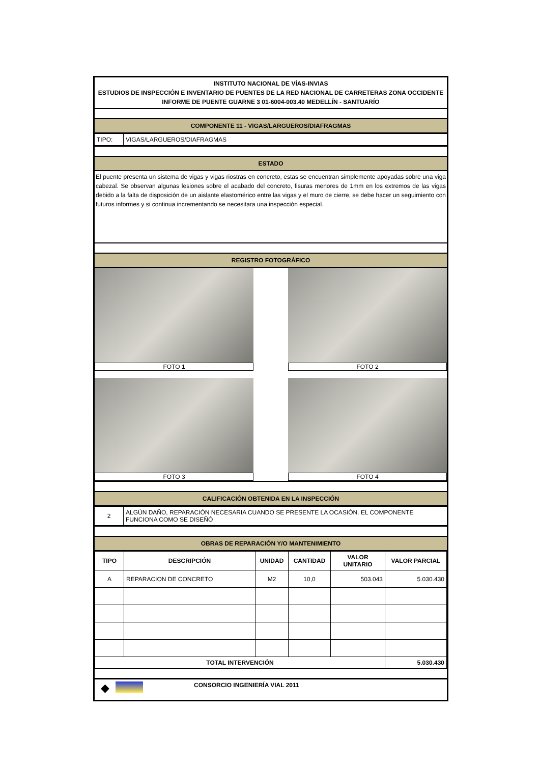INSTITUTO NACIONAL DE VÍAS-INVIAS
ESTUDIOS DE INSPECCIÓN E INVENTARIO DE PUENTES DE LA RED NACIONAL DE CARRETERAS ZONA OCCIDENTE
INFORME DE PUENTE GUARNE 3 01-6004-003.40 MEDELLÍN - SANTUARÍO
COMPONENTE 11 - VIGAS/LARGUEROS/DIAFRAGMAS
| TIPO: | VIGAS/LARGUEROS/DIAFRAGMAS |
ESTADO
El puente presenta un sistema de vigas y vigas riostras en concreto, estas se encuentran simplemente apoyadas sobre una viga cabezal. Se observan algunas lesiones sobre el acabado del concreto, fisuras menores de 1mm en los extremos de las vigas debido a la falta de disposición de un aislante elastomérico entre las vigas y el muro de cierre, se debe hacer un seguimiento con futuros informes y si continua incrementando se necesitara una inspección especial.
REGISTRO FOTOGRÁFICO
FOTO 1
FOTO 2
FOTO 3
FOTO 4
CALIFICACIÓN OBTENIDA EN LA INSPECCIÓN
| 2 | ALGÚN DAÑO, REPARACIÓN NECESARIA CUANDO SE PRESENTE LA OCASIÓN. EL COMPONENTE FUNCIONA COMO SE DISEÑÓ |
OBRAS DE REPARACIÓN Y/O MANTENIMIENTO
| TIPO | DESCRIPCIÓN | UNIDAD | CANTIDAD | VALOR UNITARIO | VALOR PARCIAL |
| --- | --- | --- | --- | --- | --- |
| A | REPARACION DE CONCRETO | M2 | 10,0 | 503.043 | 5.030.430 |
| TOTAL INTERVENCIÓN | | | | | 5.030.430 |
◆ CONSORCIO INGENIERÍA VIAL 2011